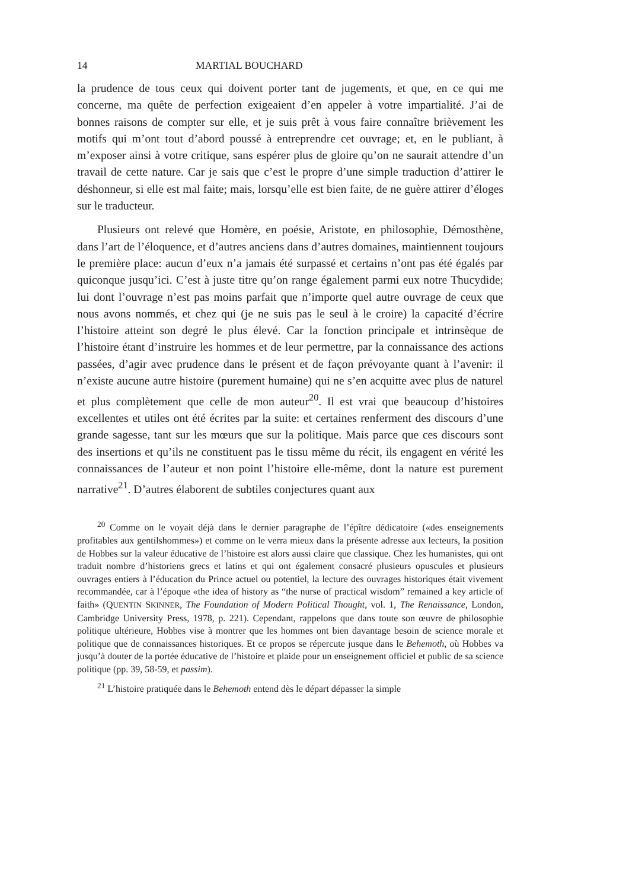14 MARTIAL BOUCHARD
la prudence de tous ceux qui doivent porter tant de jugements, et que, en ce qui me concerne, ma quête de perfection exigeaient d’en appeler à votre impartialité. J’ai de bonnes raisons de compter sur elle, et je suis prêt à vous faire connaître brièvement les motifs qui m’ont tout d’abord poussé à entreprendre cet ouvrage; et, en le publiant, à m’exposer ainsi à votre critique, sans espérer plus de gloire qu’on ne saurait attendre d’un travail de cette nature. Car je sais que c’est le propre d’une simple traduction d’attirer le déshonneur, si elle est mal faite; mais, lorsqu’elle est bien faite, de ne guère attirer d’éloges sur le traducteur.
Plusieurs ont relevé que Homère, en poésie, Aristote, en philosophie, Démosthène, dans l’art de l’éloquence, et d’autres anciens dans d’autres domaines, maintiennent toujours le première place: aucun d’eux n’a jamais été surpassé et certains n’ont pas été égalés par quiconque jusqu’ici. C’est à juste titre qu’on range également parmi eux notre Thucydide; lui dont l’ouvrage n’est pas moins parfait que n’importe quel autre ouvrage de ceux que nous avons nommés, et chez qui (je ne suis pas le seul à le croire) la capacité d’écrire l’histoire atteint son degré le plus élevé. Car la fonction principale et intrinsèque de l’histoire étant d’instruire les hommes et de leur permettre, par la connaissance des actions passées, d’agir avec prudence dans le présent et de façon prévoyante quant à l’avenir: il n’existe aucune autre histoire (purement humaine) qui ne s’en acquitte avec plus de naturel et plus complètement que celle de mon auteur<sup>20</sup>. Il est vrai que beaucoup d’histoires excellentes et utiles ont été écrites par la suite: et certaines renferment des discours d’une grande sagesse, tant sur les mœurs que sur la politique. Mais parce que ces discours sont des insertions et qu’ils ne constituent pas le tissu même du récit, ils engagent en vérité les connaissances de l’auteur et non point l’histoire elle-même, dont la nature est purement narrative<sup>21</sup>. D’autres élaborent de subtiles conjectures quant aux
<sup>20</sup> Comme on le voyait déjà dans le dernier paragraphe de l’épître dédicatoire («des enseignements profitables aux gentilshommes») et comme on le verra mieux dans la présente adresse aux lecteurs, la position de Hobbes sur la valeur éducative de l’histoire est alors aussi claire que classique. Chez les humanistes, qui ont traduit nombre d’historiens grecs et latins et qui ont également consacré plusieurs opuscules et plusieurs ouvrages entiers à l’éducation du Prince actuel ou potentiel, la lecture des ouvrages historiques était vivement recommandée, car à l’époque «the idea of history as “the nurse of practical wisdom” remained a key article of faith» (QUENTIN SKINNER, The Foundation of Modern Political Thought, vol. 1, The Renaissance, London, Cambridge University Press, 1978, p. 221). Cependant, rappelons que dans toute son œuvre de philosophie politique ultérieure, Hobbes vise à montrer que les hommes ont bien davantage besoin de science morale et politique que de connaissances historiques. Et ce propos se répercute jusque dans le Behemoth, où Hobbes va jusqu’à douter de la portée éducative de l’histoire et plaide pour un enseignement officiel et public de sa science politique (pp. 39, 58-59, et passim).
<sup>21</sup> L’histoire pratiquée dans le Behemoth entend dès le départ dépasser la simple